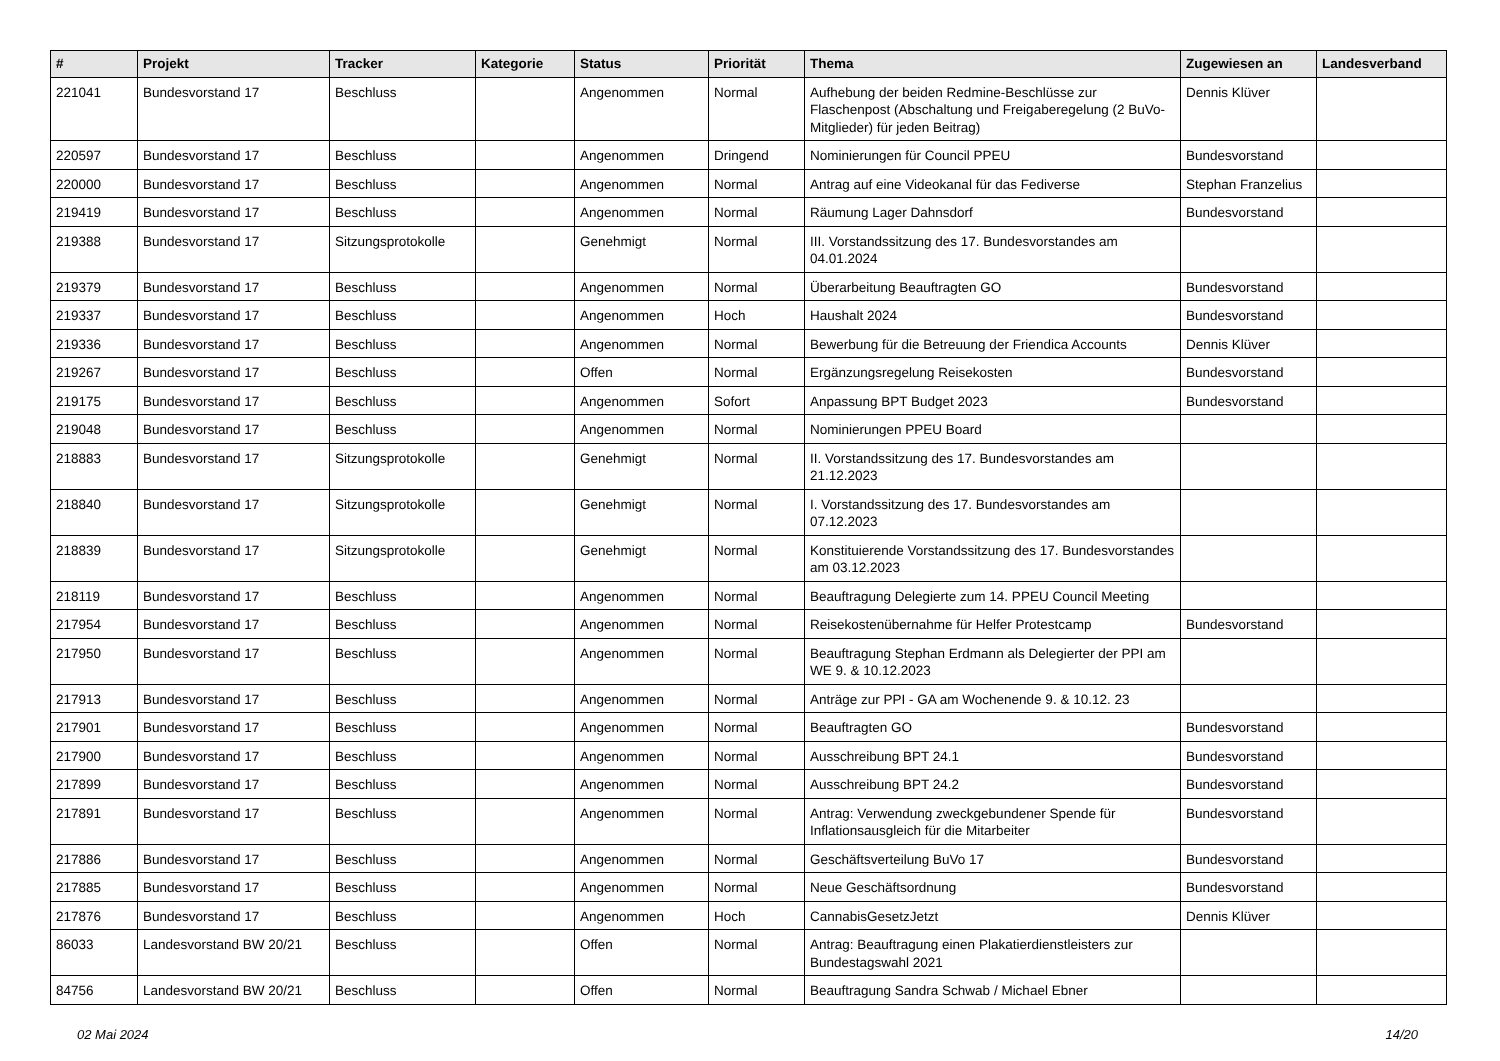| # | Projekt | Tracker | Kategorie | Status | Priorität | Thema | Zugewiesen an | Landesverband |
| --- | --- | --- | --- | --- | --- | --- | --- | --- |
| 221041 | Bundesvorstand 17 | Beschluss | | Angenommen | Normal | Aufhebung der beiden Redmine-Beschlüsse zur Flaschenpost (Abschaltung und Freigaberegelung (2 BuVo-Mitglieder) für jeden Beitrag) | Dennis Klüver | |
| 220597 | Bundesvorstand 17 | Beschluss | | Angenommen | Dringend | Nominierungen für Council PPEU | Bundesvorstand | |
| 220000 | Bundesvorstand 17 | Beschluss | | Angenommen | Normal | Antrag auf eine Videokanal für das Fediverse | Stephan Franzelius | |
| 219419 | Bundesvorstand 17 | Beschluss | | Angenommen | Normal | Räumung Lager Dahnsdorf | Bundesvorstand | |
| 219388 | Bundesvorstand 17 | Sitzungsprotokolle | | Genehmigt | Normal | III. Vorstandssitzung des 17. Bundesvorstandes am 04.01.2024 | | |
| 219379 | Bundesvorstand 17 | Beschluss | | Angenommen | Normal | Überarbeitung Beauftragten GO | Bundesvorstand | |
| 219337 | Bundesvorstand 17 | Beschluss | | Angenommen | Hoch | Haushalt 2024 | Bundesvorstand | |
| 219336 | Bundesvorstand 17 | Beschluss | | Angenommen | Normal | Bewerbung für die Betreuung der Friendica Accounts | Dennis Klüver | |
| 219267 | Bundesvorstand 17 | Beschluss | | Offen | Normal | Ergänzungsregelung Reisekosten | Bundesvorstand | |
| 219175 | Bundesvorstand 17 | Beschluss | | Angenommen | Sofort | Anpassung BPT Budget 2023 | Bundesvorstand | |
| 219048 | Bundesvorstand 17 | Beschluss | | Angenommen | Normal | Nominierungen PPEU Board | | |
| 218883 | Bundesvorstand 17 | Sitzungsprotokolle | | Genehmigt | Normal | II. Vorstandssitzung des 17. Bundesvorstandes am 21.12.2023 | | |
| 218840 | Bundesvorstand 17 | Sitzungsprotokolle | | Genehmigt | Normal | I. Vorstandssitzung des 17. Bundesvorstandes am 07.12.2023 | | |
| 218839 | Bundesvorstand 17 | Sitzungsprotokolle | | Genehmigt | Normal | Konstituierende Vorstandssitzung des 17. Bundesvorstandes am 03.12.2023 | | |
| 218119 | Bundesvorstand 17 | Beschluss | | Angenommen | Normal | Beauftragung Delegierte zum 14. PPEU Council Meeting | | |
| 217954 | Bundesvorstand 17 | Beschluss | | Angenommen | Normal | Reisekostenübernahme für Helfer Protestcamp | Bundesvorstand | |
| 217950 | Bundesvorstand 17 | Beschluss | | Angenommen | Normal | Beauftragung Stephan Erdmann als Delegierter der PPI am WE 9. & 10.12.2023 | | |
| 217913 | Bundesvorstand 17 | Beschluss | | Angenommen | Normal | Anträge zur PPI - GA am Wochenende 9. & 10.12. 23 | | |
| 217901 | Bundesvorstand 17 | Beschluss | | Angenommen | Normal | Beauftragten GO | Bundesvorstand | |
| 217900 | Bundesvorstand 17 | Beschluss | | Angenommen | Normal | Ausschreibung BPT 24.1 | Bundesvorstand | |
| 217899 | Bundesvorstand 17 | Beschluss | | Angenommen | Normal | Ausschreibung BPT 24.2 | Bundesvorstand | |
| 217891 | Bundesvorstand 17 | Beschluss | | Angenommen | Normal | Antrag: Verwendung zweckgebundener Spende für Inflationsausgleich für die Mitarbeiter | Bundesvorstand | |
| 217886 | Bundesvorstand 17 | Beschluss | | Angenommen | Normal | Geschäftsverteilung BuVo 17 | Bundesvorstand | |
| 217885 | Bundesvorstand 17 | Beschluss | | Angenommen | Normal | Neue Geschäftsordnung | Bundesvorstand | |
| 217876 | Bundesvorstand 17 | Beschluss | | Angenommen | Hoch | CannabisGesetzJetzt | Dennis Klüver | |
| 86033 | Landesvorstand BW 20/21 | Beschluss | | Offen | Normal | Antrag: Beauftragung einen Plakatierdienstleisters zur Bundestagswahl 2021 | | |
| 84756 | Landesvorstand BW 20/21 | Beschluss | | Offen | Normal | Beauftragung Sandra Schwab / Michael Ebner | | |
02 Mai 2024 14/20